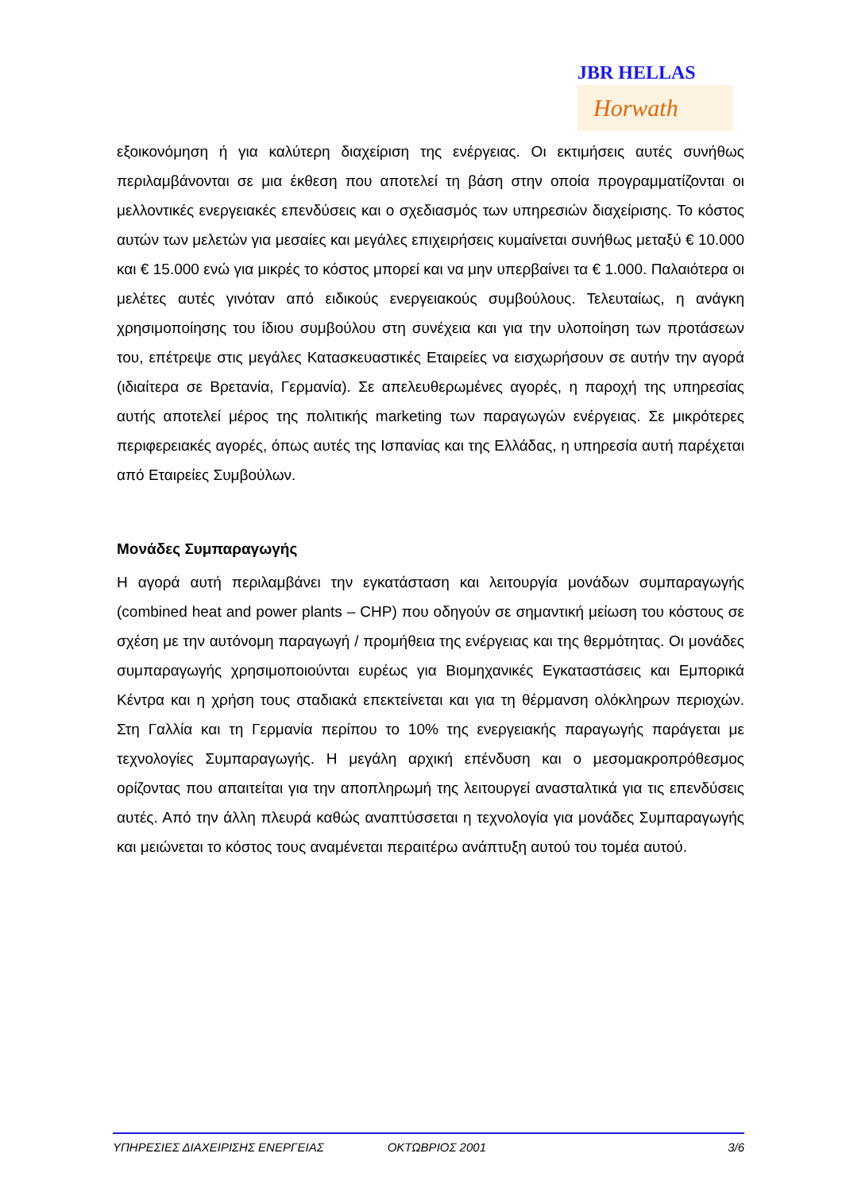JBR HELLAS
Horwath
εξοικονόμηση ή για καλύτερη διαχείριση της ενέργειας. Οι εκτιμήσεις αυτές συνήθως περιλαμβάνονται σε μια έκθεση που αποτελεί τη βάση στην οποία προγραμματίζονται οι μελλοντικές ενεργειακές επενδύσεις και ο σχεδιασμός των υπηρεσιών διαχείρισης. Το κόστος αυτών των μελετών για μεσαίες και μεγάλες επιχειρήσεις κυμαίνεται συνήθως μεταξύ € 10.000 και € 15.000 ενώ για μικρές το κόστος μπορεί και να μην υπερβαίνει τα € 1.000. Παλαιότερα οι μελέτες αυτές γινόταν από ειδικούς ενεργειακούς συμβούλους. Τελευταίως, η ανάγκη χρησιμοποίησης του ίδιου συμβούλου στη συνέχεια και για την υλοποίηση των προτάσεων του, επέτρεψε στις μεγάλες Κατασκευαστικές Εταιρείες να εισχωρήσουν σε αυτήν την αγορά (ιδιαίτερα σε Βρετανία, Γερμανία). Σε απελευθερωμένες αγορές, η παροχή της υπηρεσίας αυτής αποτελεί μέρος της πολιτικής marketing των παραγωγών ενέργειας. Σε μικρότερες περιφερειακές αγορές, όπως αυτές της Ισπανίας και της Ελλάδας, η υπηρεσία αυτή παρέχεται από Εταιρείες Συμβούλων.
Μονάδες Συμπαραγωγής
Η αγορά αυτή περιλαμβάνει την εγκατάσταση και λειτουργία μονάδων συμπαραγωγής (combined heat and power plants – CHP) που οδηγούν σε σημαντική μείωση του κόστους σε σχέση με την αυτόνομη παραγωγή / προμήθεια της ενέργειας και της θερμότητας. Οι μονάδες συμπαραγωγής χρησιμοποιούνται ευρέως για Βιομηχανικές Εγκαταστάσεις και Εμπορικά Κέντρα και η χρήση τους σταδιακά επεκτείνεται και για τη θέρμανση ολόκληρων περιοχών. Στη Γαλλία και τη Γερμανία περίπου το 10% της ενεργειακής παραγωγής παράγεται με τεχνολογίες Συμπαραγωγής. Η μεγάλη αρχική επένδυση και ο μεσομακροπρόθεσμος ορίζοντας που απαιτείται για την αποπληρωμή της λειτουργεί ανασταλτικά για τις επενδύσεις αυτές. Από την άλλη πλευρά καθώς αναπτύσσεται η τεχνολογία για μονάδες Συμπαραγωγής και μειώνεται το κόστος τους αναμένεται περαιτέρω ανάπτυξη αυτού του τομέα αυτού.
ΥΠΗΡΕΣΙΕΣ ΔΙΑΧΕΙΡΙΣΗΣ ΕΝΕΡΓΕΙΑΣ ΟΚΤΩΒΡΙΟΣ 2001 3/6